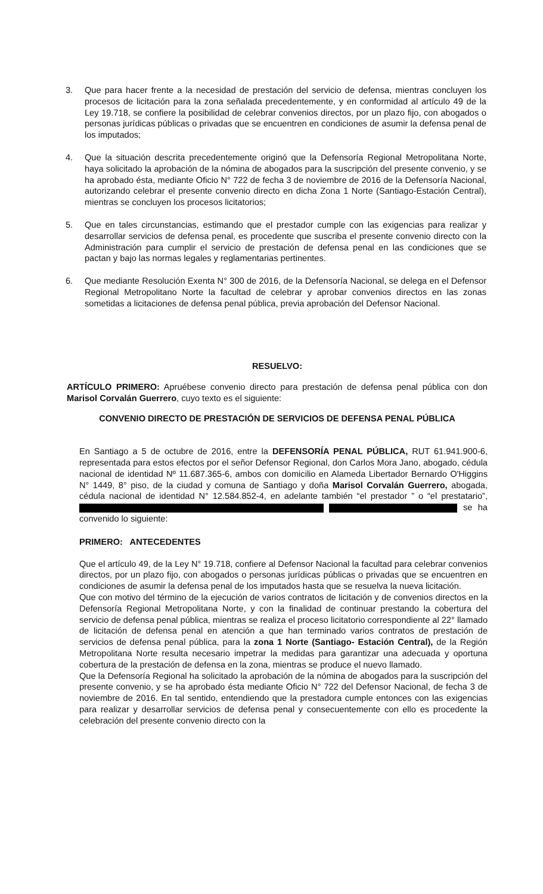3. Que para hacer frente a la necesidad de prestación del servicio de defensa, mientras concluyen los procesos de licitación para la zona señalada precedentemente, y en conformidad al artículo 49 de la Ley 19.718, se confiere la posibilidad de celebrar convenios directos, por un plazo fijo, con abogados o personas jurídicas públicas o privadas que se encuentren en condiciones de asumir la defensa penal de los imputados;
4. Que la situación descrita precedentemente originó que la Defensoría Regional Metropolitana Norte, haya solicitado la aprobación de la nómina de abogados para la suscripción del presente convenio, y se ha aprobado ésta, mediante Oficio N° 722 de fecha 3 de noviembre de 2016 de la Defensoría Nacional, autorizando celebrar el presente convenio directo en dicha Zona 1 Norte (Santiago-Estación Central), mientras se concluyen los procesos licitatorios;
5. Que en tales circunstancias, estimando que el prestador cumple con las exigencias para realizar y desarrollar servicios de defensa penal, es procedente que suscriba el presente convenio directo con la Administración para cumplir el servicio de prestación de defensa penal en las condiciones que se pactan y bajo las normas legales y reglamentarias pertinentes.
6. Que mediante Resolución Exenta N° 300 de 2016, de la Defensoría Nacional, se delega en el Defensor Regional Metropolitano Norte la facultad de celebrar y aprobar convenios directos en las zonas sometidas a licitaciones de defensa penal pública, previa aprobación del Defensor Nacional.
RESUELVO:
ARTÍCULO PRIMERO: Apruébese convenio directo para prestación de defensa penal pública con don Marisol Corvalán Guerrero, cuyo texto es el siguiente:
CONVENIO DIRECTO DE PRESTACIÓN DE SERVICIOS DE DEFENSA PENAL PÚBLICA
En Santiago a 5 de octubre de 2016, entre la DEFENSORÍA PENAL PÚBLICA, RUT 61.941.900-6, representada para estos efectos por el señor Defensor Regional, don Carlos Mora Jano, abogado, cédula nacional de identidad Nº 11.687.365-6, ambos con domicilio en Alameda Libertador Bernardo O'Higgins N° 1449, 8° piso, de la ciudad y comuna de Santiago y doña Marisol Corvalán Guerrero, abogada, cédula nacional de identidad N° 12.584.852-4, en adelante también “el prestador ” o “el prestatario”, se ha convenido lo siguiente:
PRIMERO: ANTECEDENTES
Que el artículo 49, de la Ley N° 19.718, confiere al Defensor Nacional la facultad para celebrar convenios directos, por un plazo fijo, con abogados o personas jurídicas públicas o privadas que se encuentren en condiciones de asumir la defensa penal de los imputados hasta que se resuelva la nueva licitación.
Que con motivo del término de la ejecución de varios contratos de licitación y de convenios directos en la Defensoría Regional Metropolitana Norte, y con la finalidad de continuar prestando la cobertura del servicio de defensa penal pública, mientras se realiza el proceso licitatorio correspondiente al 22° llamado de licitación de defensa penal en atención a que han terminado varios contratos de prestación de servicios de defensa penal pública, para la zona 1 Norte (Santiago- Estación Central), de la Región Metropolitana Norte resulta necesario impetrar la medidas para garantizar una adecuada y oportuna cobertura de la prestación de defensa en la zona, mientras se produce el nuevo llamado.
Que la Defensoría Regional ha solicitado la aprobación de la nómina de abogados para la suscripción del presente convenio, y se ha aprobado ésta mediante Oficio N° 722 del Defensor Nacional, de fecha 3 de noviembre de 2016. En tal sentido, entendiendo que la prestadora cumple entonces con las exigencias para realizar y desarrollar servicios de defensa penal y consecuentemente con ello es procedente la celebración del presente convenio directo con la